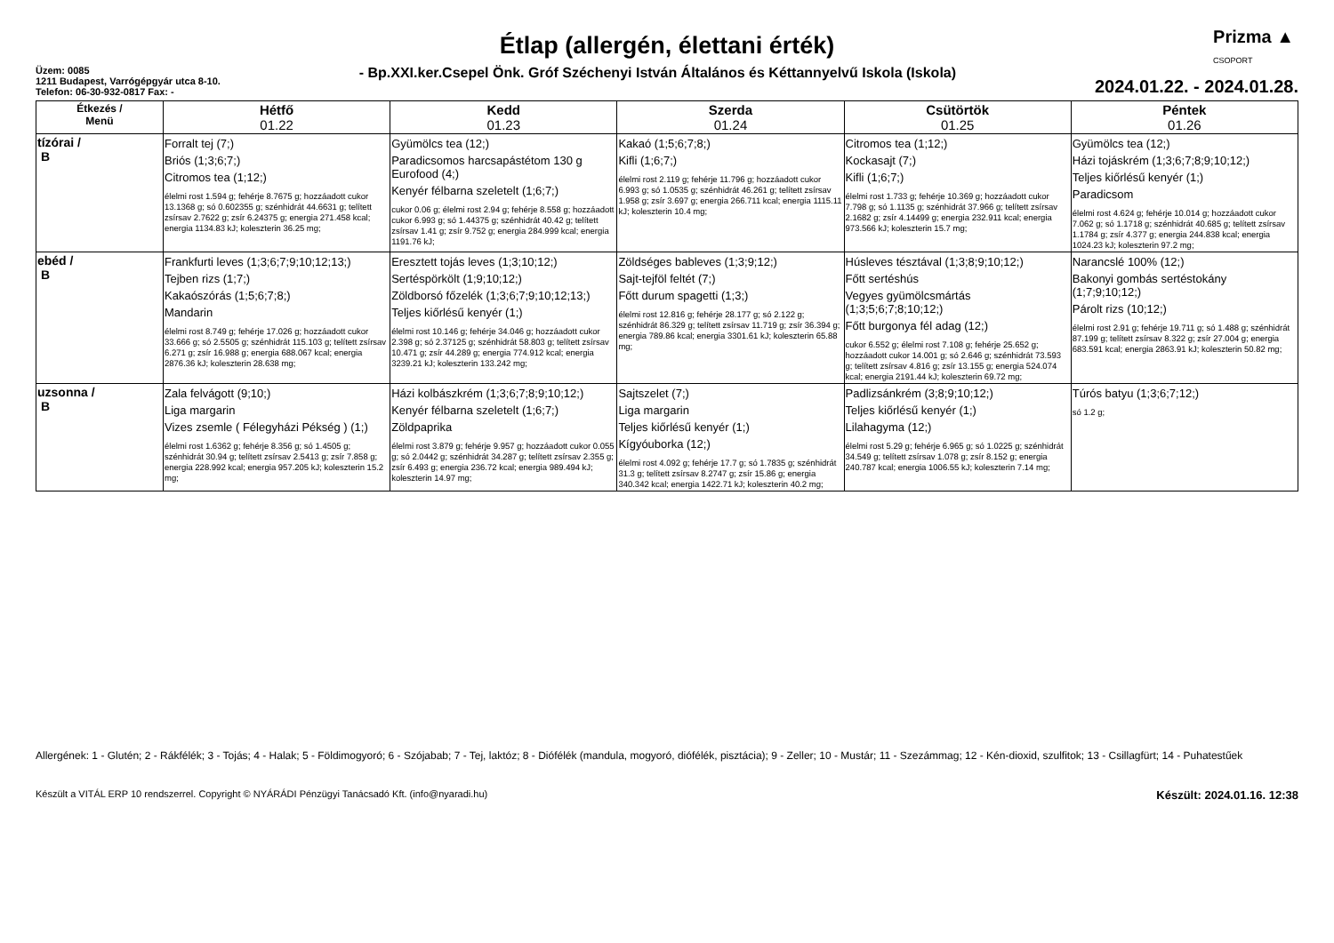Prizma ▲
CSOPORT
Étlap (allergén, élettani érték)
Üzem: 0085
1211 Budapest, Varrógépgyár utca 8-10.
Telefon: 06-30-932-0817 Fax: -
- Bp.XXI.ker.Csepel Önk. Gróf Széchenyi István Általános és Kéttannyelvű Iskola (Iskola)
2024.01.22. - 2024.01.28.
| Étkezés / Menü | Hétfő 01.22 | Kedd 01.23 | Szerda 01.24 | Csütörtök 01.25 | Péntek 01.26 |
| --- | --- | --- | --- | --- | --- |
| tízórai / B | Forralt tej (7;) Briós (1;3;6;7;) Citromos tea (1;12;) élelmi rost 1.594 g; fehérje 8.7675 g; hozzáadott cukor 13.1368 g; só 0.602355 g; szénhidrát 44.6631 g; telített zsírsav 2.7622 g; zsír 6.24375 g; energia 271.458 kcal; energia 1134.83 kJ; koleszterin 36.25 mg; | Gyümölcs tea (12;) Paradicsomos harcsapástétom 130 g Eurofood (4;) Kenyér félbarna szeletelt (1;6;7;) cukor 0.06 g; élelmi rost 2.94 g; fehérje 8.558 g; hozzáadott cukor 6.993 g; só 1.44375 g; szénhidrát 40.42 g; telített zsírsav 1.41 g; zsír 9.752 g; energia 284.999 kcal; energia 1191.76 kJ; | Kakaó (1;5;6;7;8;) Kifli (1;6;7;) élelmi rost 2.119 g; fehérje 11.796 g; hozzáadott cukor 6.993 g; só 1.0535 g; szénhidrát 46.261 g; telített zsírsav 1.958 g; zsír 3.697 g; energia 266.711 kcal; energia 1115.11 kJ; koleszterin 10.4 mg; | Citromos tea (1;12;) Kockasajt (7;) Kifli (1;6;7;) élelmi rost 1.733 g; fehérje 10.369 g; hozzáadott cukor 7.798 g; só 1.1135 g; szénhidrát 37.966 g; telített zsírsav 2.1682 g; zsír 4.14499 g; energia 232.911 kcal; energia 973.566 kJ; koleszterin 15.7 mg; | Gyümölcs tea (12;) Házi tojáskrém (1;3;6;7;8;9;10;12;) Teljes kiőrlésű kenyér (1;) Paradicsom élelmi rost 4.624 g; fehérje 10.014 g; hozzáadott cukor 7.062 g; só 1.1718 g; szénhidrát 40.685 g; telített zsírsav 1.1784 g; zsír 4.377 g; energia 244.838 kcal; energia 1024.23 kJ; koleszterin 97.2 mg; |
| ebéd / B | Frankfurti leves (1;3;6;7;9;10;12;13;) Tejben rizs (1;7;) Kakaószórás (1;5;6;7;8;) Mandarin élelmi rost 8.749 g; fehérje 17.026 g; hozzáadott cukor 33.666 g; só 2.5505 g; szénhidrát 115.103 g; telített zsírsav 6.271 g; zsír 16.988 g; energia 688.067 kcal; energia 2876.36 kJ; koleszterin 28.638 mg; | Eresztett tojás leves (1;3;10;12;) Sertéspörkölt (1;9;10;12;) Zöldborsó főzelék (1;3;6;7;9;10;12;13;) Teljes kiőrlésű kenyér (1;) élelmi rost 10.146 g; fehérje 34.046 g; hozzáadott cukor 2.398 g; só 2.37125 g; szénhidrát 58.803 g; telített zsírsav 10.471 g; zsír 44.289 g; energia 774.912 kcal; energia 3239.21 kJ; koleszterin 133.242 mg; | Zöldséges bableves (1;3;9;12;) Sajt-tejföl feltét (7;) Főtt durum spagetti (1;3;) élelmi rost 12.816 g; fehérje 28.177 g; só 2.122 g; szénhidrát 86.329 g; telített zsírsav 11.719 g; zsír 36.394 g; energia 789.86 kcal; energia 3301.61 kJ; koleszterin 65.88 mg; | Húsleves tésztával (1;3;8;9;10;12;) Főtt sertéshús Vegyes gyümölcsmártás (1;3;5;6;7;8;10;12;) Főtt burgonya fél adag (12;) cukor 6.552 g; élelmi rost 7.108 g; fehérje 25.652 g; hozzáadott cukor 14.001 g; só 2.646 g; szénhidrát 73.593 g; telített zsírsav 4.816 g; zsír 13.155 g; energia 524.074 kcal; energia 2191.44 kJ; koleszterin 69.72 mg; | Narancslé 100% (12;) Bakonyi gombás sertéstokány (1;7;9;10;12;) Párolt rizs (10;12;) élelmi rost 2.91 g; fehérje 19.711 g; só 1.488 g; szénhidrát 87.199 g; telített zsírsav 8.322 g; zsír 27.004 g; energia 683.591 kcal; energia 2863.91 kJ; koleszterin 50.82 mg; |
| uzsonna / B | Zala felvágott (9;10;) Liga margarin Vizes zsemle ( Félegyházi Pékség ) (1;) élelmi rost 1.6362 g; fehérje 8.356 g; só 1.4505 g; szénhidrát 30.94 g; telített zsírsav 2.5413 g; zsír 7.858 g; energia 228.992 kcal; energia 957.205 kJ; koleszterin 15.2 mg; | Házi kolbászkrém (1;3;6;7;8;9;10;12;) Kenyér félbarna szeletelt (1;6;7;) Zöldpaprika élelmi rost 3.879 g; fehérje 9.957 g; hozzáadott cukor 0.055 g; só 2.0442 g; szénhidrát 34.287 g; telített zsírsav 2.355 g; zsír 6.493 g; energia 236.72 kcal; energia 989.494 kJ; koleszterin 14.97 mg; | Sajtszelet (7;) Liga margarin Teljes kiőrlésű kenyér (1;) Kígyóuborka (12;) élelmi rost 4.092 g; fehérje 17.7 g; só 1.7835 g; szénhidrát 31.3 g; telített zsírsav 8.2747 g; zsír 15.86 g; energia 340.342 kcal; energia 1422.71 kJ; koleszterin 40.2 mg; | Padlizsánkrém (3;8;9;10;12;) Teljes kiőrlésű kenyér (1;) Lilahagyma (12;) élelmi rost 5.29 g; fehérje 6.965 g; só 1.0225 g; szénhidrát 34.549 g; telített zsírsav 1.078 g; zsír 8.152 g; energia 240.787 kcal; energia 1006.55 kJ; koleszterin 7.14 mg; | Túrós batyu (1;3;6;7;12;) só 1.2 g; |
Allergének: 1 - Glutén; 2 - Rákfélék; 3 - Tojás; 4 - Halak; 5 - Földimogyoró; 6 - Szójabab; 7 - Tej, laktóz; 8 - Diófélék (mandula, mogyoró, diófélék, pisztácia); 9 - Zeller; 10 - Mustár; 11 - Szezámmag; 12 - Kén-dioxid, szulfitok; 13 - Csillagfürt; 14 - Puhatestűek
Készült a VITÁL ERP 10 rendszerrel. Copyright © NYÁRÁDI Pénzügyi Tanácsadó Kft. (info@nyaradi.hu) Készült: 2024.01.16. 12:38